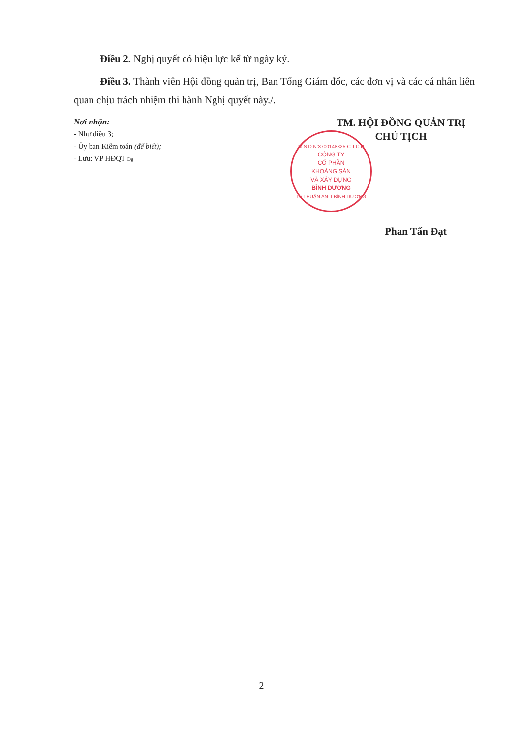Điều 2. Nghị quyết có hiệu lực kể từ ngày ký.
Điều 3. Thành viên Hội đồng quản trị, Ban Tổng Giám đốc, các đơn vị và các cá nhân liên quan chịu trách nhiệm thi hành Nghị quyết này./.
Nơi nhận:
- Như điều 3;
- Ủy ban Kiểm toán (để biết);
- Lưu: VP HĐQT Đg
TM. HỘI ĐỒNG QUẢN TRỊ
CHỦ TỊCH
M.S.D.N:3700148825-C.T.C.P
CÔNG TY
CỔ PHẦN
KHOÁNG SẢN
VÀ XÂY DỰNG
BÌNH DƯƠNG
TP.THUẬN AN-T.BÌNH DƯƠNG
Phan Tấn Đạt
2